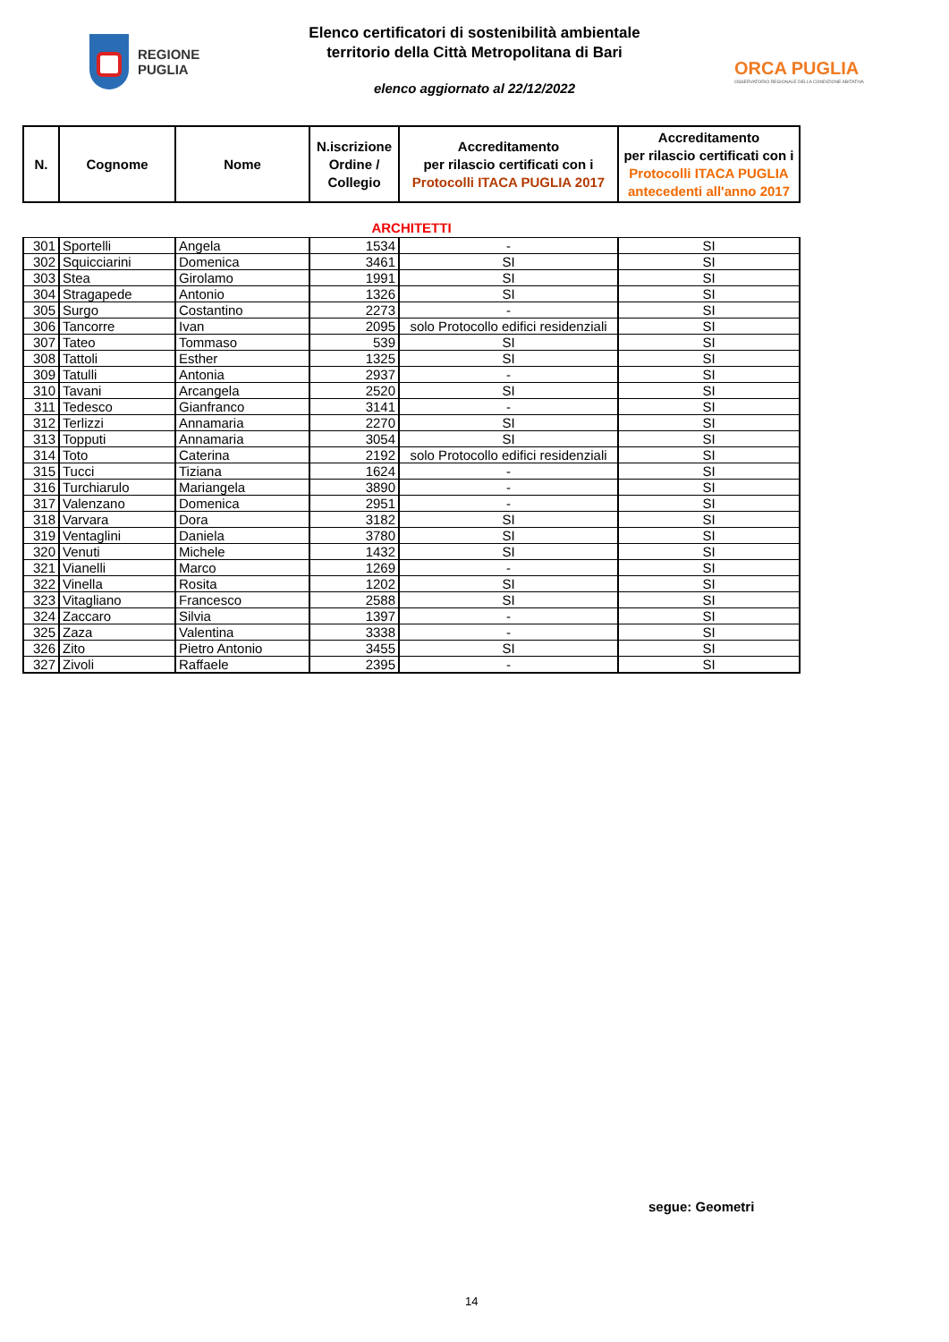REGIONE
PUGLIA
Elenco certificatori di sostenibilità ambientale
territorio della Città Metropolitana di Bari
elenco aggiornato al 22/12/2022
ORCA PUGLIA
OSSERVATORIO REGIONALE DELLA CONDIZIONE ABITATIVA
| N. | Cognome | Nome | N.iscrizione Ordine / Collegio | Accreditamento per rilascio certificati con i Protocolli ITACA PUGLIA 2017 | Accreditamento per rilascio certificati con i Protocolli ITACA PUGLIA antecedenti all'anno 2017 |
| --- | --- | --- | --- | --- | --- |
| ARCHITETTI | | | | | |
| 301 | Sportelli | Angela | 1534 | - | SI |
| 302 | Squicciarini | Domenica | 3461 | SI | SI |
| 303 | Stea | Girolamo | 1991 | SI | SI |
| 304 | Stragapede | Antonio | 1326 | SI | SI |
| 305 | Surgo | Costantino | 2273 | - | SI |
| 306 | Tancorre | Ivan | 2095 | solo Protocollo edifici residenziali | SI |
| 307 | Tateo | Tommaso | 539 | SI | SI |
| 308 | Tattoli | Esther | 1325 | SI | SI |
| 309 | Tatulli | Antonia | 2937 | - | SI |
| 310 | Tavani | Arcangela | 2520 | SI | SI |
| 311 | Tedesco | Gianfranco | 3141 | - | SI |
| 312 | Terlizzi | Annamaria | 2270 | SI | SI |
| 313 | Topputi | Annamaria | 3054 | SI | SI |
| 314 | Toto | Caterina | 2192 | solo Protocollo edifici residenziali | SI |
| 315 | Tucci | Tiziana | 1624 | - | SI |
| 316 | Turchiarulo | Mariangela | 3890 | - | SI |
| 317 | Valenzano | Domenica | 2951 | - | SI |
| 318 | Varvara | Dora | 3182 | SI | SI |
| 319 | Ventaglini | Daniela | 3780 | SI | SI |
| 320 | Venuti | Michele | 1432 | SI | SI |
| 321 | Vianelli | Marco | 1269 | - | SI |
| 322 | Vinella | Rosita | 1202 | SI | SI |
| 323 | Vitagliano | Francesco | 2588 | SI | SI |
| 324 | Zaccaro | Silvia | 1397 | - | SI |
| 325 | Zaza | Valentina | 3338 | - | SI |
| 326 | Zito | Pietro Antonio | 3455 | SI | SI |
| 327 | Zivoli | Raffaele | 2395 | - | SI |
segue: Geometri
14